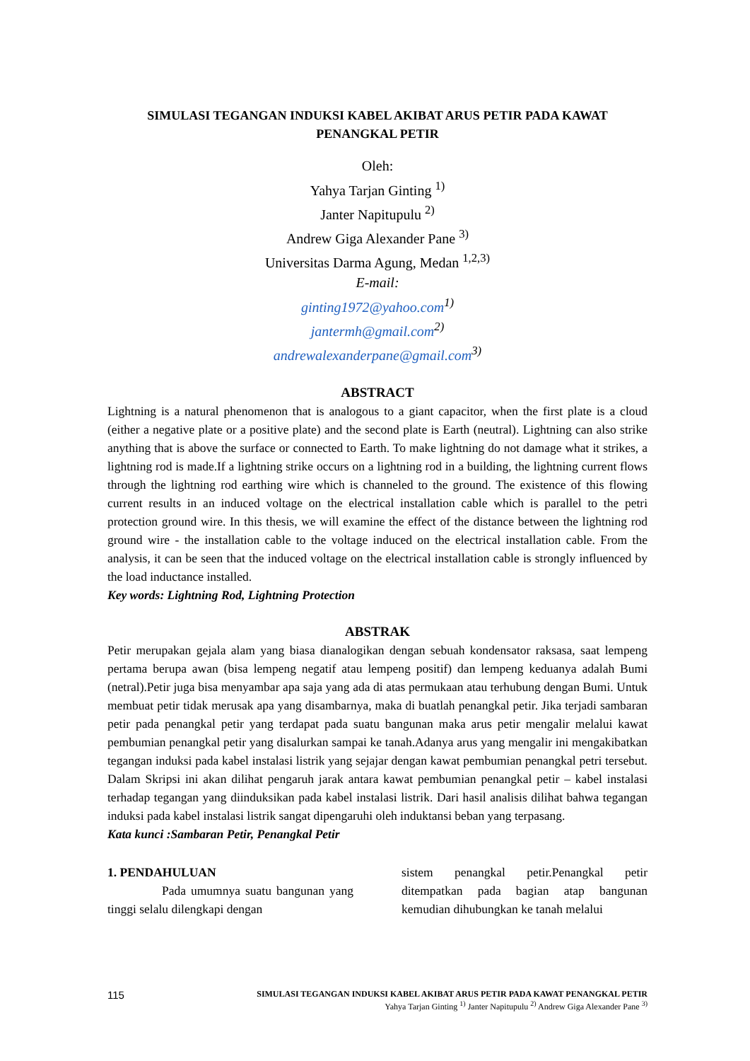SIMULASI TEGANGAN INDUKSI KABEL AKIBAT ARUS PETIR PADA KAWAT PENANGKAL PETIR
Oleh:
Yahya Tarjan Ginting <sup>1)</sup>
Janter Napitupulu <sup>2)</sup>
Andrew Giga Alexander Pane <sup>3)</sup>
Universitas Darma Agung, Medan <sup>1,2,3)</sup>
E-mail:
ginting1972@yahoo.com<sup>1)</sup>
jantermh@gmail.com<sup>2)</sup>
andrewalexanderpane@gmail.com<sup>3)</sup>
ABSTRACT
Lightning is a natural phenomenon that is analogous to a giant capacitor, when the first plate is a cloud (either a negative plate or a positive plate) and the second plate is Earth (neutral). Lightning can also strike anything that is above the surface or connected to Earth. To make lightning do not damage what it strikes, a lightning rod is made.If a lightning strike occurs on a lightning rod in a building, the lightning current flows through the lightning rod earthing wire which is channeled to the ground. The existence of this flowing current results in an induced voltage on the electrical installation cable which is parallel to the petri protection ground wire. In this thesis, we will examine the effect of the distance between the lightning rod ground wire - the installation cable to the voltage induced on the electrical installation cable. From the analysis, it can be seen that the induced voltage on the electrical installation cable is strongly influenced by the load inductance installed.
Key words: Lightning Rod, Lightning Protection
ABSTRAK
Petir merupakan gejala alam yang biasa dianalogikan dengan sebuah kondensator raksasa, saat lempeng pertama berupa awan (bisa lempeng negatif atau lempeng positif) dan lempeng keduanya adalah Bumi (netral).Petir juga bisa menyambar apa saja yang ada di atas permukaan atau terhubung dengan Bumi. Untuk membuat petir tidak merusak apa yang disambarnya, maka di buatlah penangkal petir. Jika terjadi sambaran petir pada penangkal petir yang terdapat pada suatu bangunan maka arus petir mengalir melalui kawat pembumian penangkal petir yang disalurkan sampai ke tanah.Adanya arus yang mengalir ini mengakibatkan tegangan induksi pada kabel instalasi listrik yang sejajar dengan kawat pembumian penangkal petri tersebut. Dalam Skripsi ini akan dilihat pengaruh jarak antara kawat pembumian penangkal petir – kabel instalasi terhadap tegangan yang diinduksikan pada kabel instalasi listrik. Dari hasil analisis dilihat bahwa tegangan induksi pada kabel instalasi listrik sangat dipengaruhi oleh induktansi beban yang terpasang.
Kata kunci :Sambaran Petir, Penangkal Petir
1. PENDAHULUAN
Pada umumnya suatu bangunan yang tinggi selalu dilengkapi dengan
sistem penangkal petir.Penangkal petir ditempatkan pada bagian atap bangunan kemudian dihubungkan ke tanah melalui
115
SIMULASI TEGANGAN INDUKSI KABEL AKIBAT ARUS PETIR PADA KAWAT PENANGKAL PETIR
Yahya Tarjan Ginting <sup>1)</sup> Janter Napitupulu <sup>2)</sup> Andrew Giga Alexander Pane <sup>3)</sup>